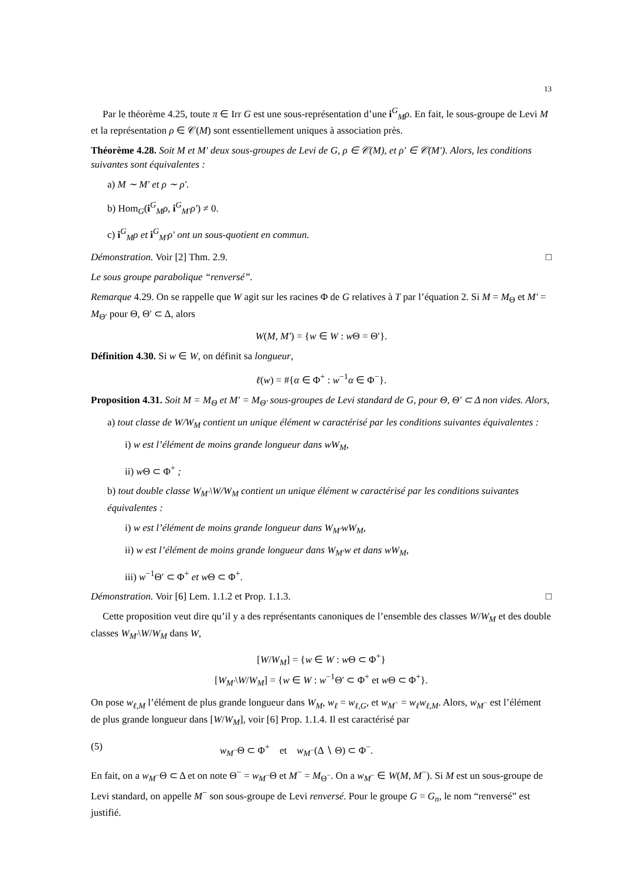13
Par le théorème 4.25, toute π ∈ Irr G est une sous-représentation d’une i<sup>G</sup><sub>M</sub>ρ. En fait, le sous-groupe de Levi M et la représentation ρ ∈ 𝒞(M) sont essentiellement uniques à association près.
Théorème 4.28. Soit M et M′ deux sous-groupes de Levi de G, ρ ∈ 𝒞(M), et ρ′ ∈ 𝒞(M′). Alors, les conditions suivantes sont équivalentes :
a) M ∼ M′ et ρ ∼ ρ′.
b) Hom<sub>G</sub>(i<sup>G</sup><sub>M</sub>ρ, i<sup>G</sup><sub>M′</sub>ρ′) ≠ 0.
c) i<sup>G</sup><sub>M</sub>ρ et i<sup>G</sup><sub>M′</sub>ρ′ ont un sous-quotient en commun.
Démonstration. Voir [2] Thm. 2.9. □
Le sous groupe parabolique “renversé”.
Remarque 4.29. On se rappelle que W agit sur les racines Φ de G relatives à T par l’équation 2. Si M = M<sub>Θ</sub> et M′ = M<sub>Θ′</sub> pour Θ, Θ′ ⊂ Δ, alors
W(M, M′) = {w ∈ W : w Θ = Θ′}.
Définition 4.30. Si w ∈ W, on définit sa longueur,
ℓ(w) = #{α ∈ Φ<sup>+</sup> : w<sup>−1</sup>α ∈ Φ<sup>−</sup>}.
Proposition 4.31. Soit M = M<sub>Θ</sub> et M′ = M<sub>Θ′</sub> sous-groupes de Levi standard de G, pour Θ, Θ′ ⊂ Δ non vides. Alors,
a) tout classe de W/W<sub>M</sub> contient un unique élément w caractérisé par les conditions suivantes équivalentes :
i) w est l’élément de moins grande longueur dans wW<sub>M</sub>,
ii) w Θ ⊂ Φ<sup>+</sup> ;
b) tout double classe W<sub>M′</sub>\W/W<sub>M</sub> contient un unique élément w caractérisé par les conditions suivantes équivalentes :
i) w est l’élément de moins grande longueur dans W<sub>M′</sub>wW<sub>M</sub>,
ii) w est l’élément de moins grande longueur dans W<sub>M′</sub>w et dans wW<sub>M</sub>,
iii) w<sup>−1</sup>Θ′ ⊂ Φ<sup>+</sup> et w Θ ⊂ Φ<sup>+</sup>.
Démonstration. Voir [6] Lem. 1.1.2 et Prop. 1.1.3. □
Cette proposition veut dire qu’il y a des représentants canoniques de l’ensemble des classes W/W<sub>M</sub> et des double classes W<sub>M′</sub>\W/W<sub>M</sub> dans W,
[W/W<sub>M</sub>] = {w ∈ W : w Θ ⊂ Φ<sup>+</sup>}
[W<sub>M′</sub>\W/W<sub>M</sub>] = {w ∈ W : w<sup>−1</sup>Θ′ ⊂ Φ<sup>+</sup> et w Θ ⊂ Φ<sup>+</sup>}.
On pose w<sub>ℓ,M</sub> l’élément de plus grande longueur dans W<sub>M</sub>, w<sub>ℓ</sub> = w<sub>ℓ,G</sub>, et w<sub>M<sup>−</sup></sub> = w<sub>ℓ</sub>w<sub>ℓ,M</sub>. Alors, w<sub>M<sup>−</sup></sub> est l’élément de plus grande longueur dans [W/W<sub>M</sub>], voir [6] Prop. 1.1.4. Il est caractérisé par
(5) w<sub>M<sup>−</sup></sub>Θ ⊂ Φ<sup>+</sup> et w<sub>M<sup>−</sup></sub>(Δ ∖ Θ) ⊂ Φ<sup>−</sup>.
En fait, on a w<sub>M<sup>−</sup></sub>Θ ⊂ Δ et on note Θ<sup>−</sup> = w<sub>M<sup>−</sup></sub>Θ et M<sup>−</sup> = M<sub>Θ<sup>−</sup></sub>. On a w<sub>M<sup>−</sup></sub> ∈ W(M, M<sup>−</sup>). Si M est un sous-groupe de Levi standard, on appelle M<sup>−</sup> son sous-groupe de Levi renversé. Pour le groupe G = G<sub>n</sub>, le nom “renversé” est justifié.